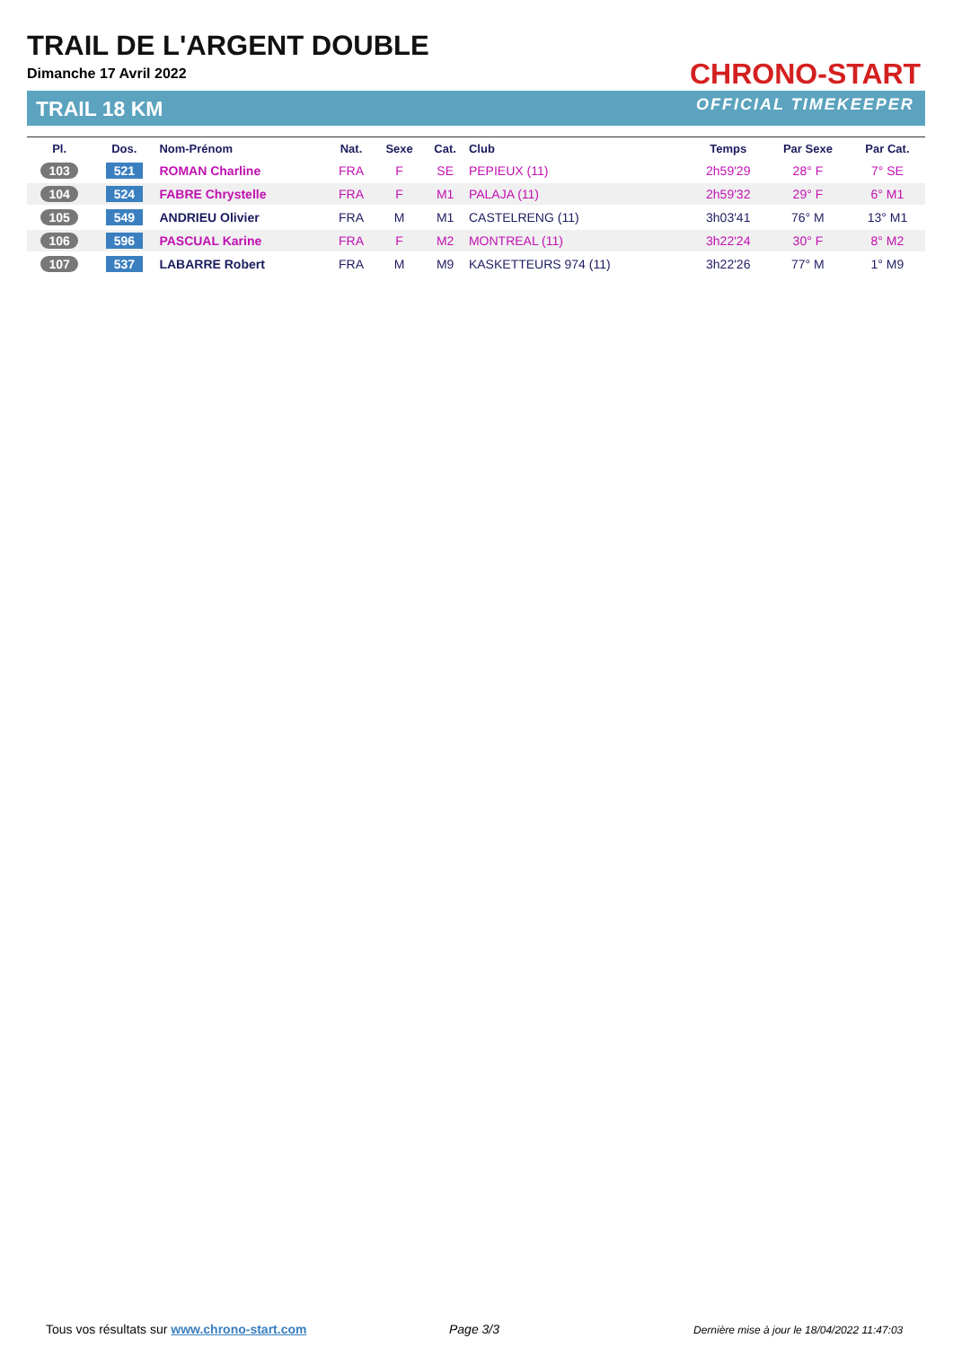TRAIL DE L'ARGENT DOUBLE
Dimanche 17 Avril 2022
TRAIL 18 KM
CHRONO-START
OFFICIAL TIMEKEEPER
| Pl. | Dos. | Nom-Prénom | Nat. | Sexe | Cat. | Club | Temps | Par Sexe | Par Cat. |
| --- | --- | --- | --- | --- | --- | --- | --- | --- | --- |
| 103 | 521 | ROMAN Charline | FRA | F | SE | PEPIEUX (11) | 2h59'29 | 28° F | 7° SE |
| 104 | 524 | FABRE Chrystelle | FRA | F | M1 | PALAJA (11) | 2h59'32 | 29° F | 6° M1 |
| 105 | 549 | ANDRIEU Olivier | FRA | M | M1 | CASTELRENG (11) | 3h03'41 | 76° M | 13° M1 |
| 106 | 596 | PASCUAL Karine | FRA | F | M2 | MONTREAL (11) | 3h22'24 | 30° F | 8° M2 |
| 107 | 537 | LABARRE Robert | FRA | M | M9 | KASKETTEURS 974 (11) | 3h22'26 | 77° M | 1° M9 |
Tous vos résultats sur www.chrono-start.com
Page 3/3
Dernière mise à jour le 18/04/2022 11:47:03